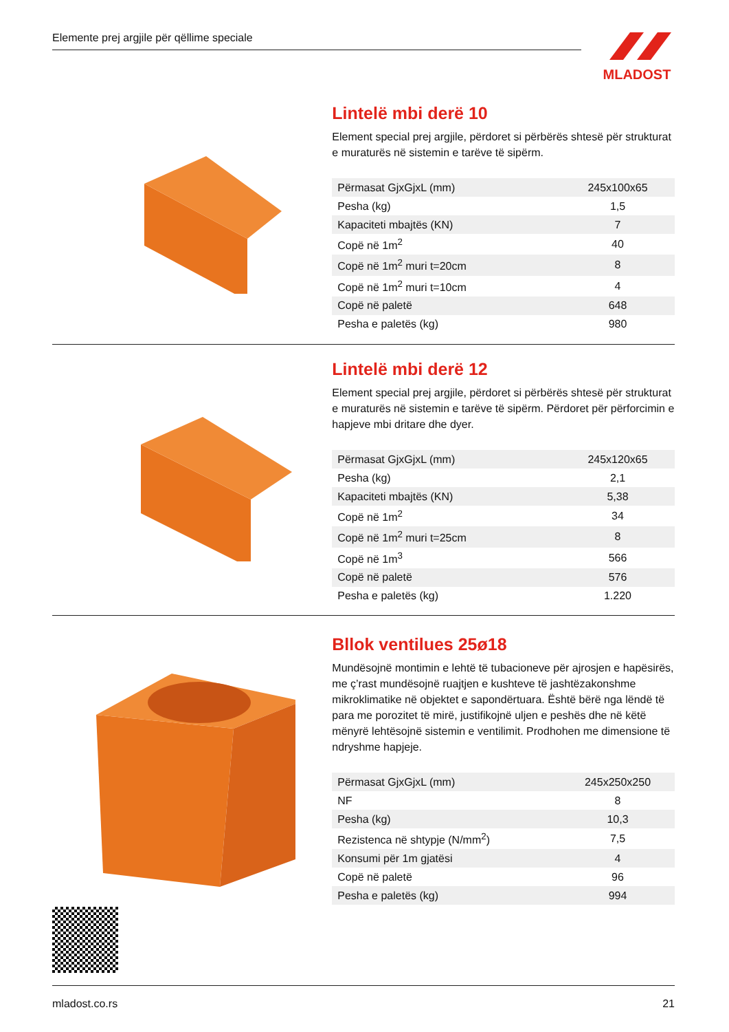Elemente prej argjile për qëllime speciale MLADOST
Lintelë mbi derë 10
Element special prej argjile, përdoret si përbërës shtesë për strukturat e muraturës në sistemin e tarëve të sipërm.
| Përmasat GjxGjxL (mm) | 245x100x65 |
| Pesha (kg) | 1,5 |
| Kapaciteti mbajtës (KN) | 7 |
| Copë në 1m<sup>2</sup> | 40 |
| Copë në 1m<sup>2</sup> muri t=20cm | 8 |
| Copë në 1m<sup>2</sup> muri t=10cm | 4 |
| Copë në paletë | 648 |
| Pesha e paletës (kg) | 980 |
Lintelë mbi derë 12
Element special prej argjile, përdoret si përbërës shtesë për strukturat e muraturës në sistemin e tarëve të sipërm. Përdoret për përforcimin e hapjeve mbi dritare dhe dyer.
| Përmasat GjxGjxL (mm) | 245x120x65 |
| Pesha (kg) | 2,1 |
| Kapaciteti mbajtës (KN) | 5,38 |
| Copë në 1m<sup>2</sup> | 34 |
| Copë në 1m<sup>2</sup> muri t=25cm | 8 |
| Copë në 1m<sup>3</sup> | 566 |
| Copë në paletë | 576 |
| Pesha e paletës (kg) | 1.220 |
Bllok ventilues 25ø18
Mundësojnë montimin e lehtë të tubacioneve për ajrosjen e hapësirës, me ç’rast mundësojnë ruajtjen e kushteve të jashtëzakonshme mikroklimatike në objektet e sapondërtuara. Është bërë nga lëndë të para me porozitet të mirë, justifikojnë uljen e peshës dhe në këtë mënyrë lehtësojnë sistemin e ventilimit. Prodhohen me dimensione të ndryshme hapjeje.
| Përmasat GjxGjxL (mm) | 245x250x250 |
| NF | 8 |
| Pesha (kg) | 10,3 |
| Rezistenca në shtypje (N/mm<sup>2</sup>) | 7,5 |
| Konsumi për 1m gjatësi | 4 |
| Copë në paletë | 96 |
| Pesha e paletës (kg) | 994 |
mladost.co.rs 21